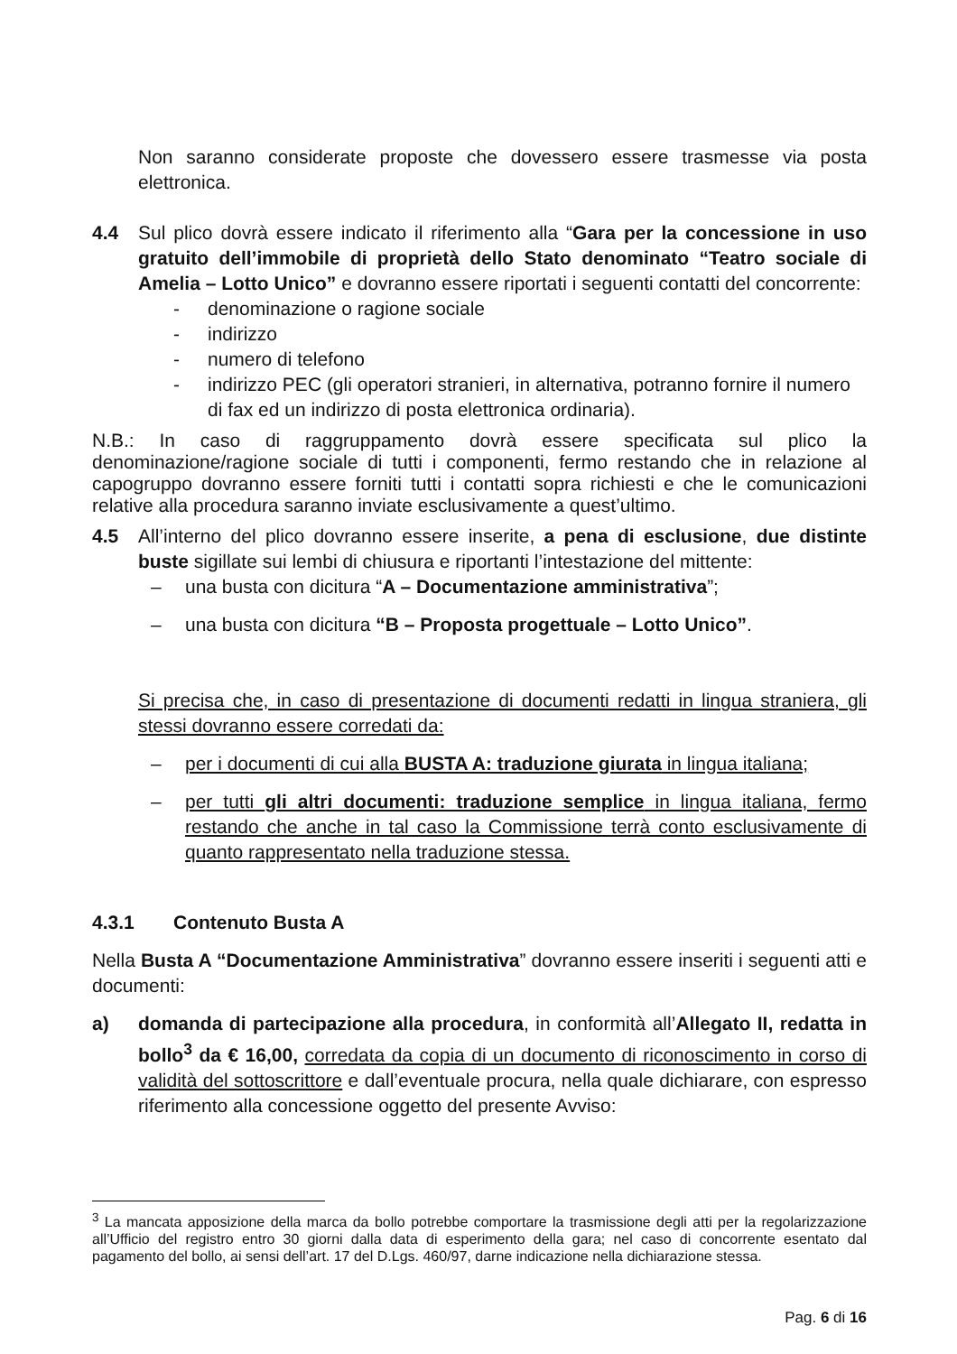Non saranno considerate proposte che dovessero essere trasmesse via posta elettronica.
4.4 Sul plico dovrà essere indicato il riferimento alla “Gara per la concessione in uso gratuito dell’immobile di proprietà dello Stato denominato “Teatro sociale di Amelia – Lotto Unico” e dovranno essere riportati i seguenti contatti del concorrente:
- denominazione o ragione sociale
- indirizzo
- numero di telefono
- indirizzo PEC (gli operatori stranieri, in alternativa, potranno fornire il numero di fax ed un indirizzo di posta elettronica ordinaria).
N.B.: In caso di raggruppamento dovrà essere specificata sul plico la denominazione/ragione sociale di tutti i componenti, fermo restando che in relazione al capogruppo dovranno essere forniti tutti i contatti sopra richiesti e che le comunicazioni relative alla procedura saranno inviate esclusivamente a quest’ultimo.
4.5 All’interno del plico dovranno essere inserite, a pena di esclusione, due distinte buste sigillate sui lembi di chiusura e riportanti l’intestazione del mittente:
– una busta con dicitura “A – Documentazione amministrativa”;
– una busta con dicitura “B – Proposta progettuale – Lotto Unico”.
Si precisa che, in caso di presentazione di documenti redatti in lingua straniera, gli stessi dovranno essere corredati da:
– per i documenti di cui alla BUSTA A: traduzione giurata in lingua italiana;
– per tutti gli altri documenti: traduzione semplice in lingua italiana, fermo restando che anche in tal caso la Commissione terrà conto esclusivamente di quanto rappresentato nella traduzione stessa.
4.3.1 Contenuto Busta A
Nella Busta A “Documentazione Amministrativa” dovranno essere inseriti i seguenti atti e documenti:
a) domanda di partecipazione alla procedura, in conformità all’Allegato II, redatta in bollo<sup>3</sup> da € 16,00, corredata da copia di un documento di riconoscimento in corso di validità del sottoscrittore e dall’eventuale procura, nella quale dichiarare, con espresso riferimento alla concessione oggetto del presente Avviso:
<sup>3</sup> La mancata apposizione della marca da bollo potrebbe comportare la trasmissione degli atti per la regolarizzazione all’Ufficio del registro entro 30 giorni dalla data di esperimento della gara; nel caso di concorrente esentato dal pagamento del bollo, ai sensi dell’art. 17 del D.Lgs. 460/97, darne indicazione nella dichiarazione stessa.
Pag. 6 di 16